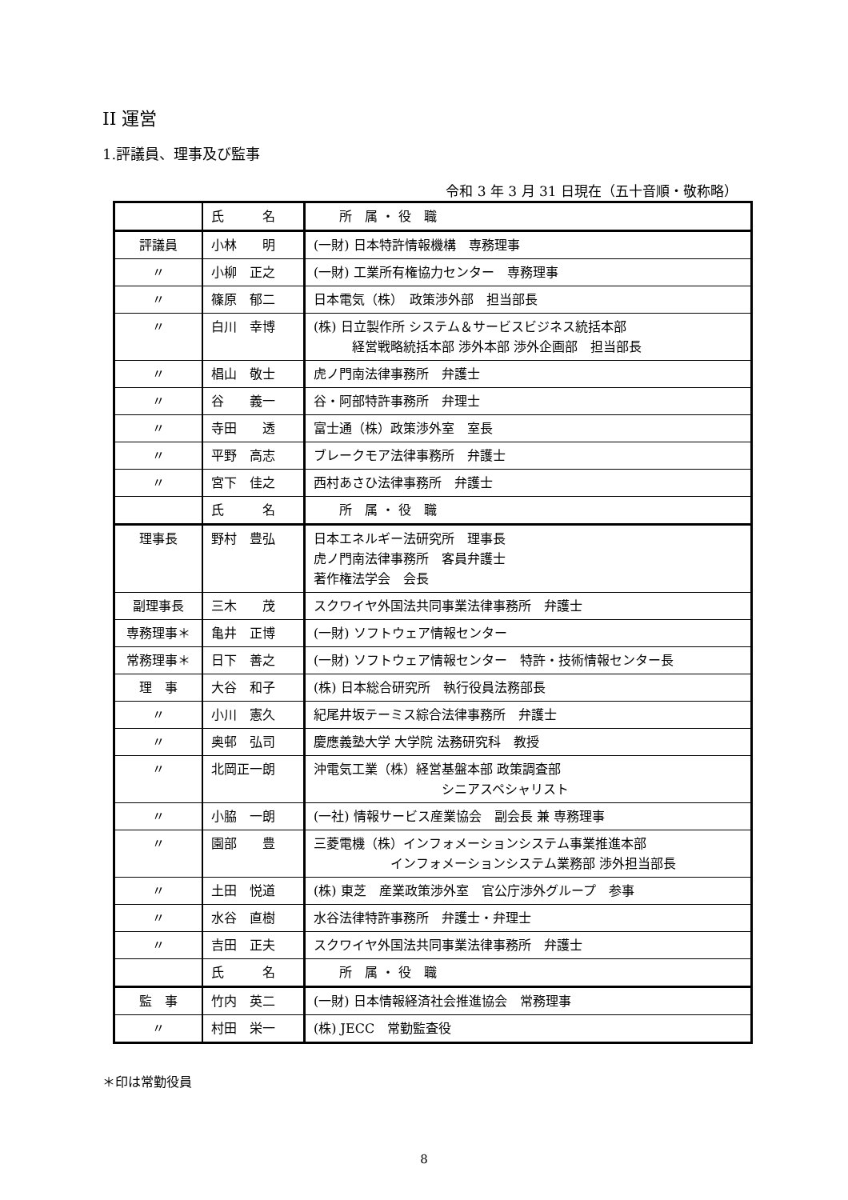II 運営
1.評議員、理事及び監事
令和 3 年 3 月 31 日現在（五十音順・敬称略）
| | 氏 名 | 所 属 ・ 役 職 |
| --- | --- | --- |
| 評議員 | 小林 明 | (一財) 日本特許情報機構 専務理事 |
| 〃 | 小柳 正之 | (一財) 工業所有権協力センター 専務理事 |
| 〃 | 篠原 郁二 | 日本電気（株） 政策渉外部 担当部長 |
| 〃 | 白川 幸博 | (株) 日立製作所 システム＆サービスビジネス統括本部 経営戦略統括本部 渉外本部 渉外企画部 担当部長 |
| 〃 | 椙山 敬士 | 虎ノ門南法律事務所 弁護士 |
| 〃 | 谷 義一 | 谷・阿部特許事務所 弁理士 |
| 〃 | 寺田 透 | 富士通（株）政策渉外室 室長 |
| 〃 | 平野 高志 | ブレークモア法律事務所 弁護士 |
| 〃 | 宮下 佳之 | 西村あさひ法律事務所 弁護士 |
| | 氏 名 | 所 属 ・ 役 職 |
| 理事長 | 野村 豊弘 | 日本エネルギー法研究所 理事長 虎ノ門南法律事務所 客員弁護士 著作権法学会 会長 |
| 副理事長 | 三木 茂 | スクワイヤ外国法共同事業法律事務所 弁護士 |
| 専務理事＊ | 亀井 正博 | (一財) ソフトウェア情報センター |
| 常務理事＊ | 日下 善之 | (一財) ソフトウェア情報センター 特許・技術情報センター長 |
| 理 事 | 大谷 和子 | (株) 日本総合研究所 執行役員法務部長 |
| 〃 | 小川 憲久 | 紀尾井坂テーミス綜合法律事務所 弁護士 |
| 〃 | 奥邨 弘司 | 慶應義塾大学 大学院 法務研究科 教授 |
| 〃 | 北岡正一朗 | 沖電気工業（株）経営基盤本部 政策調査部 シニアスペシャリスト |
| 〃 | 小脇 一朗 | (一社) 情報サービス産業協会 副会長 兼 専務理事 |
| 〃 | 園部 豊 | 三菱電機（株）インフォメーションシステム事業推進本部 インフォメーションシステム業務部 渉外担当部長 |
| 〃 | 土田 悦道 | (株) 東芝 産業政策渉外室 官公庁渉外グループ 参事 |
| 〃 | 水谷 直樹 | 水谷法律特許事務所 弁護士・弁理士 |
| 〃 | 吉田 正夫 | スクワイヤ外国法共同事業法律事務所 弁護士 |
| | 氏 名 | 所 属 ・ 役 職 |
| 監 事 | 竹内 英二 | (一財) 日本情報経済社会推進協会 常務理事 |
| 〃 | 村田 栄一 | (株) JECC 常勤監査役 |
＊印は常勤役員
8